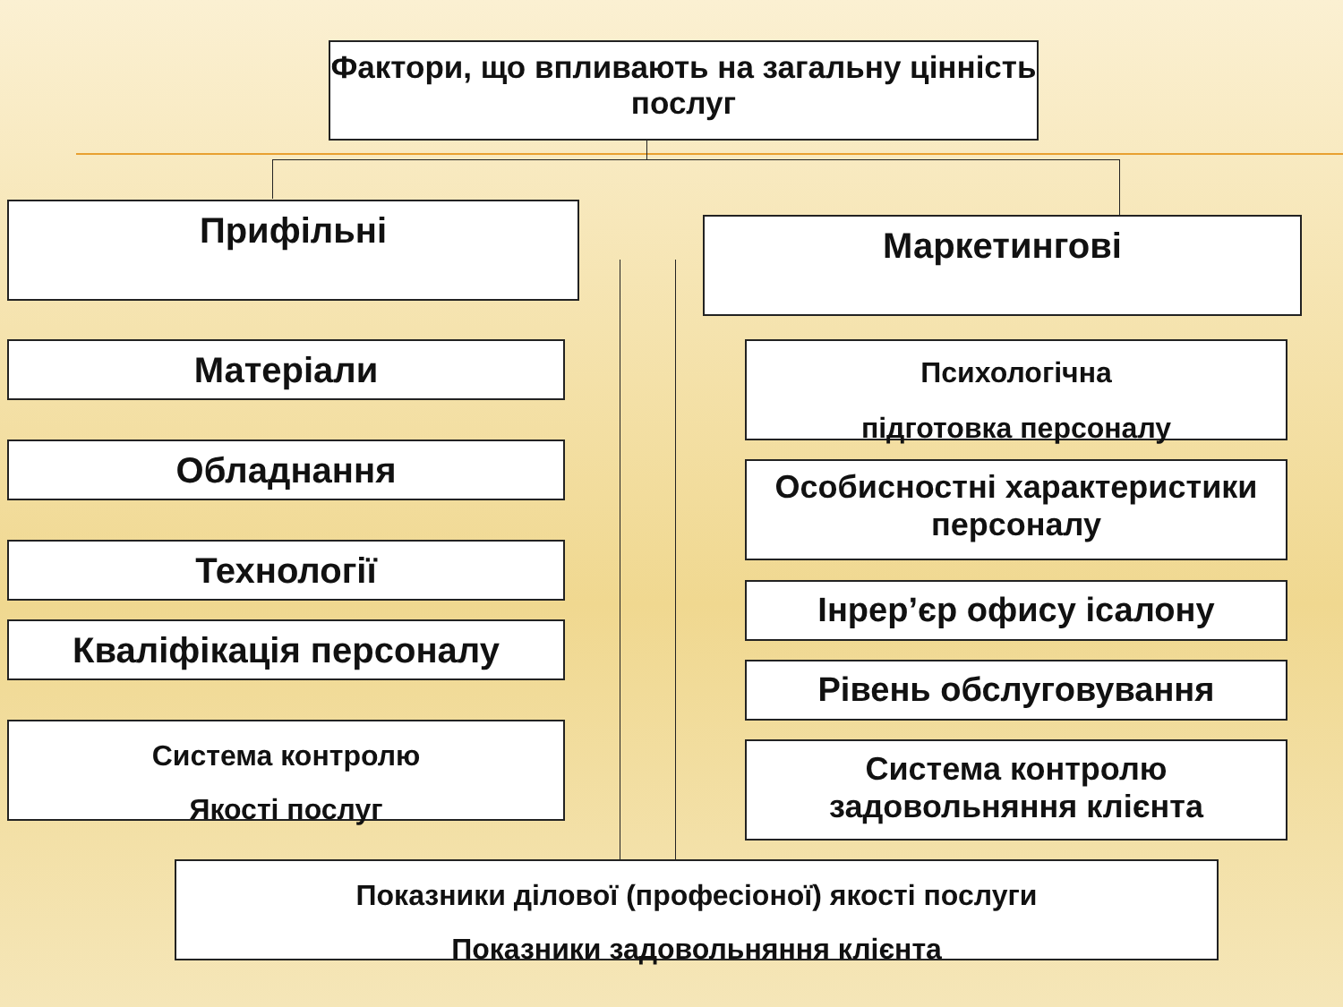Фактори, що впливають на загальну цінність послуг
Прифільні Маркетингові
Матеріали
Обладнання
Технології
Кваліфікація персоналу
Система контролю
Якості послуг
Психологічна
підготовка персоналу
Особисностні характеристики персоналу
Інрер’єр офису ісалону
Рівень обслуговування
Система контролю задовольняння клієнта
Показники ділової (професіоної) якості послуги
Показники задовольняння клієнта